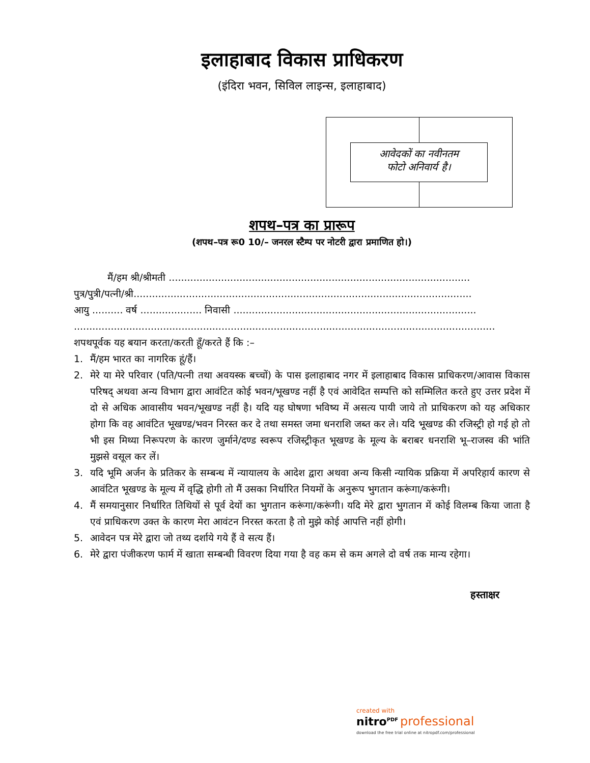इलाहाबाद विकास प्राधिकरण
(इंदिरा भवन, सिविल लाइन्स, इलाहाबाद)
आवेदकों का नवीनतम
फोटो अनिवार्य है।
शपथ–पत्र का प्रारूप
(शपथ–पत्र रू0 10/– जनरल स्टैम्प पर नोटरी द्वारा प्रमाणित हो।)
मैं/हम श्री/श्रीमती ..................................................................................................
पुत्र/पुत्री/पत्नी/श्री..............................................................................................................
आयु .......... वर्ष .................... निवासी ...............................................................................
.........................................................................................................................................
शपथपूर्वक यह बयान करता/करती हूँ/करते हैं कि :–
1. मैं/हम भारत का नागरिक हूं/हैं।
2. मेरे या मेरे परिवार (पति/पत्नी तथा अवयस्क बच्चों) के पास इलाहाबाद नगर में इलाहाबाद विकास प्राधिकरण/आवास विकास परिषद् अथवा अन्य विभाग द्वारा आवंटित कोई भवन/भूखण्ड नहीं है एवं आवेदित सम्पत्ति को सम्मिलित करते हुए उत्तर प्रदेश में दो से अधिक आवासीय भवन/भूखण्ड नहीं है। यदि यह घोषणा भविष्य में असत्य पायी जाये तो प्राधिकरण को यह अधिकार होगा कि वह आवंटित भूखण्ड/भवन निरस्त कर दे तथा समस्त जमा धनराशि जब्त कर ले। यदि भूखण्ड की रजिस्ट्री हो गई हो तो भी इस मिथ्या निरूपरण के कारण जुर्माने/दण्ड स्वरूप रजिस्ट्रीकृत भूखण्ड के मूल्य के बराबर धनराशि भू–राजस्व की भांति मुझसे वसूल कर लें।
3. यदि भूमि अर्जन के प्रतिकर के सम्बन्ध में न्यायालय के आदेश द्वारा अथवा अन्य किसी न्यायिक प्रक्रिया में अपरिहार्य कारण से आवंटित भूखण्ड के मूल्य में वृद्धि होगी तो मैं उसका निर्धारित नियमों के अनुरूप भुगतान करूंगा/करूंगी।
4. मैं समयानुसार निर्धारित तिथियों से पूर्व देयों का भुगतान करूंगा/करूंगी। यदि मेरे द्वारा भुगतान में कोई विलम्ब किया जाता है एवं प्राधिकरण उक्त के कारण मेरा आवंटन निरस्त करता है तो मुझे कोई आपत्ति नहीं होगी।
5. आवेदन पत्र मेरे द्वारा जो तथ्य दर्शाये गये हैं वे सत्य हैं।
6. मेरे द्वारा पंजीकरण फार्म में खाता सम्बन्धी विवरण दिया गया है वह कम से कम अगले दो वर्ष तक मान्य रहेगा।
हस्ताक्षर
created with
nitro<sup>PDF</sup> professional
download the free trial online at nitropdf.com/professional